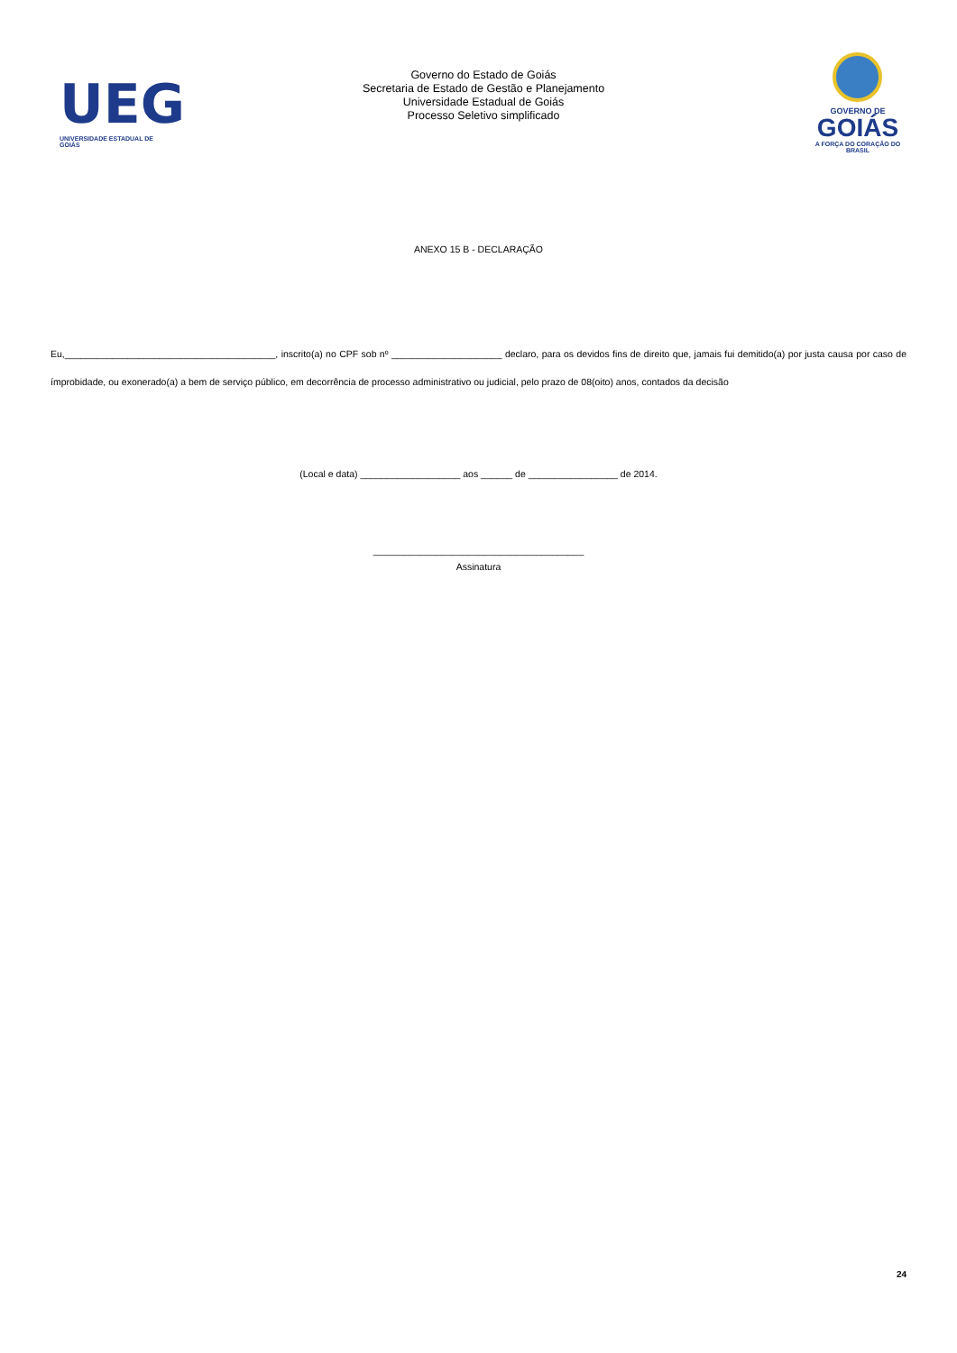UEG
UNIVERSIDADE ESTADUAL DE GOIÁS
Governo do Estado de Goiás
Secretaria de Estado de Gestão e Planejamento
Universidade Estadual de Goiás
Processo Seletivo simplificado
GOVERNO DE
GOIÁS
A FORÇA DO CORAÇÃO DO BRASIL
ANEXO 15 B - DECLARAÇÃO
Eu,________________________________________, inscrito(a) no CPF sob nº _____________________ declaro, para os devidos fins de direito que, jamais fui demitido(a) por justa causa por caso de ímprobidade, ou exonerado(a) a bem de serviço público, em decorrência de processo administrativo ou judicial, pelo prazo de 08(oito) anos, contados da decisão
(Local e data) ___________________ aos ______ de _________________ de 2014.
________________________________________
Assinatura
24